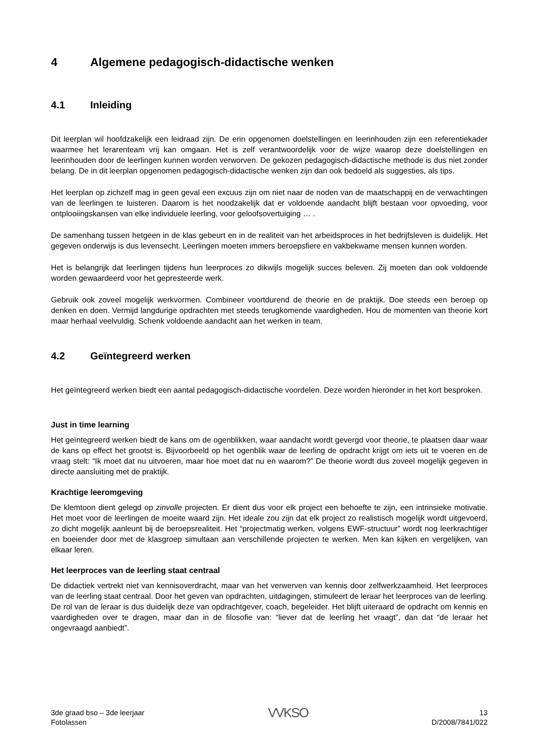4 Algemene pedagogisch-didactische wenken
4.1 Inleiding
Dit leerplan wil hoofdzakelijk een leidraad zijn. De erin opgenomen doelstellingen en leerinhouden zijn een referentiekader waarmee het lerarenteam vrij kan omgaan. Het is zelf verantwoordelijk voor de wijze waarop deze doelstellingen en leerinhouden door de leerlingen kunnen worden verworven. De gekozen pedagogisch-didactische methode is dus niet zonder belang. De in dit leerplan opgenomen pedagogisch-didactische wenken zijn dan ook bedoeld als suggesties, als tips.
Het leerplan op zichzelf mag in geen geval een excuus zijn om niet naar de noden van de maatschappij en de verwachtingen van de leerlingen te luisteren. Daarom is het noodzakelijk dat er voldoende aandacht blijft bestaan voor opvoeding, voor ontplooiingskansen van elke individuele leerling, voor geloofsovertuiging … .
De samenhang tussen hetgeen in de klas gebeurt en in de realiteit van het arbeidsproces in het bedrijfsleven is duidelijk. Het gegeven onderwijs is dus levensecht. Leerlingen moeten immers beroepsfiere en vakbekwame mensen kunnen worden.
Het is belangrijk dat leerlingen tijdens hun leerproces zo dikwijls mogelijk succes beleven. Zij moeten dan ook voldoende worden gewaardeerd voor het gepresteerde werk.
Gebruik ook zoveel mogelijk werkvormen. Combineer voortdurend de theorie en de praktijk. Doe steeds een beroep op denken en doen. Vermijd langdurige opdrachten met steeds terugkomende vaardigheden. Hou de momenten van theorie kort maar herhaal veelvuldig. Schenk voldoende aandacht aan het werken in team.
4.2 Geïntegreerd werken
Het geïntegreerd werken biedt een aantal pedagogisch-didactische voordelen. Deze worden hieronder in het kort besproken.
Just in time learning
Het geïntegreerd werken biedt de kans om de ogenblikken, waar aandacht wordt gevergd voor theorie, te plaatsen daar waar de kans op effect het grootst is. Bijvoorbeeld op het ogenblik waar de leerling de opdracht krijgt om iets uit te voeren en de vraag stelt: “Ik moet dat nu uitvoeren, maar hoe moet dat nu en waarom?” De theorie wordt dus zoveel mogelijk gegeven in directe aansluiting met de praktijk.
Krachtige leeromgeving
De klemtoon dient gelegd op zinvolle projecten. Er dient dus voor elk project een behoefte te zijn, een intrinsieke motivatie. Het moet voor de leerlingen de moeite waard zijn. Het ideale zou zijn dat elk project zo realistisch mogelijk wordt uitgevoerd, zo dicht mogelijk aanleunt bij de beroepsrealiteit. Het “projectmatig werken, volgens EWF-structuur” wordt nog leerkrachtiger en boeiender door met de klasgroep simultaan aan verschillende projecten te werken. Men kan kijken en vergelijken, van elkaar leren.
Het leerproces van de leerling staat centraal
De didactiek vertrekt niet van kennisoverdracht, maar van het verwerven van kennis door zelfwerkzaamheid. Het leerproces van de leerling staat centraal. Door het geven van opdrachten, uitdagingen, stimuleert de leraar het leerproces van de leerling. De rol van de leraar is dus duidelijk deze van opdrachtgever, coach, begeleider. Het blijft uiteraard de opdracht om kennis en vaardigheden over te dragen, maar dan in de filosofie van: “liever dat de leerling het vraagt”, dan dat “de leraar het ongevraagd aanbiedt”.
3de graad bso – 3de leerjaar
Fotolassen
VVKSO
13
D/2008/7841/022